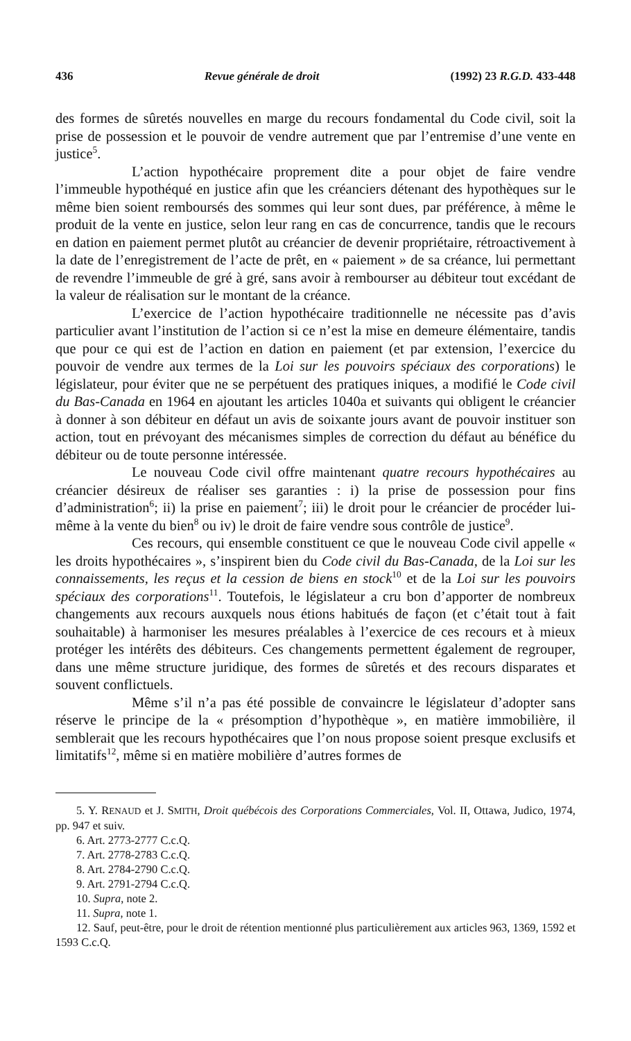436 Revue générale de droit (1992) 23 R.G.D. 433-448
des formes de sûretés nouvelles en marge du recours fondamental du Code civil, soit la prise de possession et le pouvoir de vendre autrement que par l’entremise d’une vente en justice<sup>5</sup>.
L’action hypothécaire proprement dite a pour objet de faire vendre l’immeuble hypothéqué en justice afin que les créanciers détenant des hypothèques sur le même bien soient remboursés des sommes qui leur sont dues, par préférence, à même le produit de la vente en justice, selon leur rang en cas de concurrence, tandis que le recours en dation en paiement permet plutôt au créancier de devenir propriétaire, rétroactivement à la date de l’enregistrement de l’acte de prêt, en « paiement » de sa créance, lui permettant de revendre l’immeuble de gré à gré, sans avoir à rembourser au débiteur tout excédant de la valeur de réalisation sur le montant de la créance.
L’exercice de l’action hypothécaire traditionnelle ne nécessite pas d’avis particulier avant l’institution de l’action si ce n’est la mise en demeure élémentaire, tandis que pour ce qui est de l’action en dation en paiement (et par extension, l’exercice du pouvoir de vendre aux termes de la Loi sur les pouvoirs spéciaux des corporations) le législateur, pour éviter que ne se perpétuent des pratiques iniques, a modifié le Code civil du Bas-Canada en 1964 en ajoutant les articles 1040a et suivants qui obligent le créancier à donner à son débiteur en défaut un avis de soixante jours avant de pouvoir instituer son action, tout en prévoyant des mécanismes simples de correction du défaut au bénéfice du débiteur ou de toute personne intéressée.
Le nouveau Code civil offre maintenant quatre recours hypothécaires au créancier désireux de réaliser ses garanties : i) la prise de possession pour fins d’administration<sup>6</sup>; ii) la prise en paiement<sup>7</sup>; iii) le droit pour le créancier de procéder lui-même à la vente du bien<sup>8</sup> ou iv) le droit de faire vendre sous contrôle de justice<sup>9</sup>.
Ces recours, qui ensemble constituent ce que le nouveau Code civil appelle « les droits hypothécaires », s’inspirent bien du Code civil du Bas-Canada, de la Loi sur les connaissements, les reçus et la cession de biens en stock<sup>10</sup> et de la Loi sur les pouvoirs spéciaux des corporations<sup>11</sup>. Toutefois, le législateur a cru bon d’apporter de nombreux changements aux recours auxquels nous étions habitués de façon (et c’était tout à fait souhaitable) à harmoniser les mesures préalables à l’exercice de ces recours et à mieux protéger les intérêts des débiteurs. Ces changements permettent également de regrouper, dans une même structure juridique, des formes de sûretés et des recours disparates et souvent conflictuels.
Même s’il n’a pas été possible de convaincre le législateur d’adopter sans réserve le principe de la « présomption d’hypothèque », en matière immobilière, il semblerait que les recours hypothécaires que l’on nous propose soient presque exclusifs et limitatifs<sup>12</sup>, même si en matière mobilière d’autres formes de
5. Y. RENAUD et J. SMITH, Droit québécois des Corporations Commerciales, Vol. II, Ottawa, Judico, 1974, pp. 947 et suiv.
6. Art. 2773-2777 C.c.Q.
7. Art. 2778-2783 C.c.Q.
8. Art. 2784-2790 C.c.Q.
9. Art. 2791-2794 C.c.Q.
10. Supra, note 2.
11. Supra, note 1.
12. Sauf, peut-être, pour le droit de rétention mentionné plus particulièrement aux articles 963, 1369, 1592 et 1593 C.c.Q.